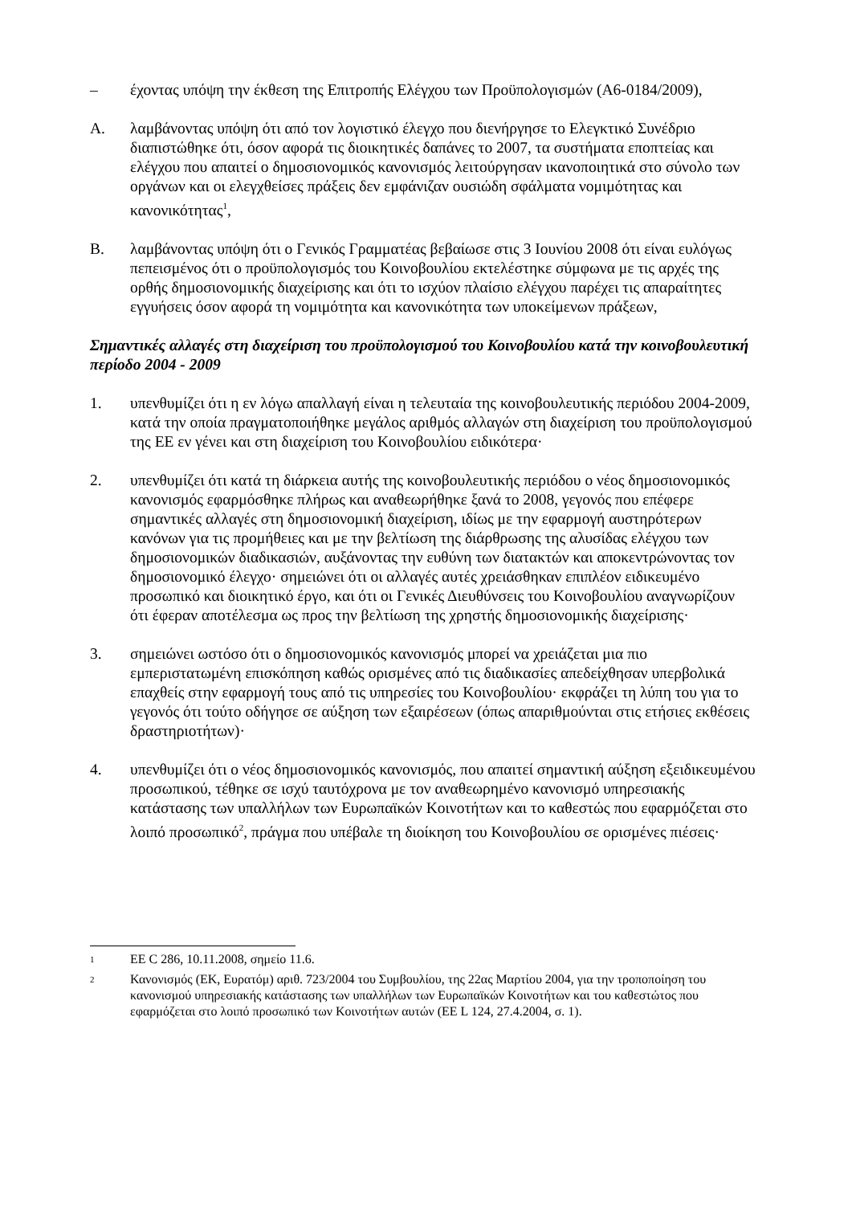– έχοντας υπόψη την έκθεση της Επιτροπής Ελέγχου των Προϋπολογισμών (A6-0184/2009),
A. λαμβάνοντας υπόψη ότι από τον λογιστικό έλεγχο που διενήργησε το Ελεγκτικό Συνέδριο διαπιστώθηκε ότι, όσον αφορά τις διοικητικές δαπάνες το 2007, τα συστήματα εποπτείας και ελέγχου που απαιτεί ο δημοσιονομικός κανονισμός λειτούργησαν ικανοποιητικά στο σύνολο των οργάνων και οι ελεγχθείσες πράξεις δεν εμφάνιζαν ουσιώδη σφάλματα νομιμότητας και κανονικότητας<sup>1</sup>,
B. λαμβάνοντας υπόψη ότι ο Γενικός Γραμματέας βεβαίωσε στις 3 Ιουνίου 2008 ότι είναι ευλόγως πεπεισμένος ότι ο προϋπολογισμός του Κοινοβουλίου εκτελέστηκε σύμφωνα με τις αρχές της ορθής δημοσιονομικής διαχείρισης και ότι το ισχύον πλαίσιο ελέγχου παρέχει τις απαραίτητες εγγυήσεις όσον αφορά τη νομιμότητα και κανονικότητα των υποκείμενων πράξεων,
Σημαντικές αλλαγές στη διαχείριση του προϋπολογισμού του Κοινοβουλίου κατά την κοινοβουλευτική περίοδο 2004 - 2009
1. υπενθυμίζει ότι η εν λόγω απαλλαγή είναι η τελευταία της κοινοβουλευτικής περιόδου 2004-2009, κατά την οποία πραγματοποιήθηκε μεγάλος αριθμός αλλαγών στη διαχείριση του προϋπολογισμού της ΕΕ εν γένει και στη διαχείριση του Κοινοβουλίου ειδικότερα·
2. υπενθυμίζει ότι κατά τη διάρκεια αυτής της κοινοβουλευτικής περιόδου ο νέος δημοσιονομικός κανονισμός εφαρμόσθηκε πλήρως και αναθεωρήθηκε ξανά το 2008, γεγονός που επέφερε σημαντικές αλλαγές στη δημοσιονομική διαχείριση, ιδίως με την εφαρμογή αυστηρότερων κανόνων για τις προμήθειες και με την βελτίωση της διάρθρωσης της αλυσίδας ελέγχου των δημοσιονομικών διαδικασιών, αυξάνοντας την ευθύνη των διατακτών και αποκεντρώνοντας τον δημοσιονομικό έλεγχο· σημειώνει ότι οι αλλαγές αυτές χρειάσθηκαν επιπλέον ειδικευμένο προσωπικό και διοικητικό έργο, και ότι οι Γενικές Διευθύνσεις του Κοινοβουλίου αναγνωρίζουν ότι έφεραν αποτέλεσμα ως προς την βελτίωση της χρηστής δημοσιονομικής διαχείρισης·
3. σημειώνει ωστόσο ότι ο δημοσιονομικός κανονισμός μπορεί να χρειάζεται μια πιο εμπεριστατωμένη επισκόπηση καθώς ορισμένες από τις διαδικασίες απεδείχθησαν υπερβολικά επαχθείς στην εφαρμογή τους από τις υπηρεσίες του Κοινοβουλίου· εκφράζει τη λύπη του για το γεγονός ότι τούτο οδήγησε σε αύξηση των εξαιρέσεων (όπως απαριθμούνται στις ετήσιες εκθέσεις δραστηριοτήτων)·
4. υπενθυμίζει ότι ο νέος δημοσιονομικός κανονισμός, που απαιτεί σημαντική αύξηση εξειδικευμένου προσωπικού, τέθηκε σε ισχύ ταυτόχρονα με τον αναθεωρημένο κανονισμό υπηρεσιακής κατάστασης των υπαλλήλων των Ευρωπαϊκών Κοινοτήτων και το καθεστώς που εφαρμόζεται στο λοιπό προσωπικό<sup>2</sup>, πράγμα που υπέβαλε τη διοίκηση του Κοινοβουλίου σε ορισμένες πιέσεις·
<sup>1</sup>
ΕΕ C 286, 10.11.2008, σημείο 11.6.
<sup>2</sup>
Κανονισμός (ΕΚ, Ευρατόμ) αριθ. 723/2004 του Συμβουλίου, της 22ας Μαρτίου 2004, για την τροποποίηση του κανονισμού υπηρεσιακής κατάστασης των υπαλλήλων των Ευρωπαϊκών Κοινοτήτων και του καθεστώτος που εφαρμόζεται στο λοιπό προσωπικό των Κοινοτήτων αυτών (ΕΕ L 124, 27.4.2004, σ. 1).